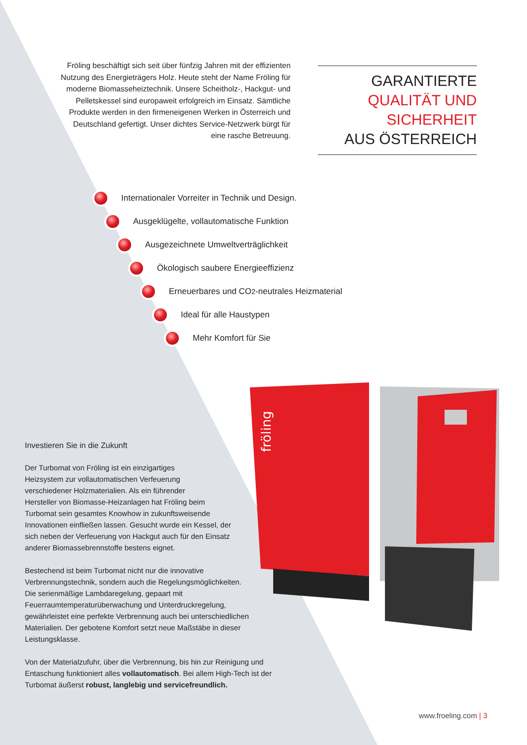fröling
Fröling beschäftigt sich seit über fünfzig Jahren mit der effizienten Nutzung des Energieträgers Holz. Heute steht der Name Fröling für moderne Biomasseheiztechnik. Unsere Scheitholz-, Hackgut- und Pelletskessel sind europaweit erfolgreich im Einsatz. Sämtliche Produkte werden in den firmeneigenen Werken in Österreich und Deutschland gefertigt. Unser dichtes Service-Netzwerk bürgt für eine rasche Betreuung.
GARANTIERTE
QUALITÄT UND
SICHERHEIT
AUS ÖSTERREICH
Internationaler Vorreiter in Technik und Design.
Ausgeklügelte, vollautomatische Funktion
Ausgezeichnete Umweltverträglichkeit
Ökologisch saubere Energieeffizienz
Erneuerbares und CO<sub>2</sub>-neutrales Heizmaterial
Ideal für alle Haustypen
Mehr Komfort für Sie
Investieren Sie in die Zukunft
Der Turbomat von Fröling ist ein einzigartiges
Heizsystem zur vollautomatischen Verfeuerung
verschiedener Holzmaterialien. Als ein führender
Hersteller von Biomasse-Heizanlagen hat Fröling beim
Turbomat sein gesamtes Knowhow in zukunftsweisende
Innovationen einfließen lassen. Gesucht wurde ein Kessel, der
sich neben der Verfeuerung von Hackgut auch für den Einsatz
anderer Biomassebrennstoffe bestens eignet.
Bestechend ist beim Turbomat nicht nur die innovative
Verbrennungstechnik, sondern auch die Regelungsmöglichkeiten.
Die serienmäßige Lambdaregelung, gepaart mit
Feuerraumtemperaturüberwachung und Unterdruckregelung,
gewährleistet eine perfekte Verbrennung auch bei unterschiedlichen
Materialien. Der gebotene Komfort setzt neue Maßstäbe in dieser
Leistungsklasse.
Von der Materialzufuhr, über die Verbrennung, bis hin zur Reinigung und
Entaschung funktioniert alles vollautomatisch. Bei allem High-Tech ist der
Turbomat äußerst robust, langlebig und servicefreundlich.
www.froeling.com | 3